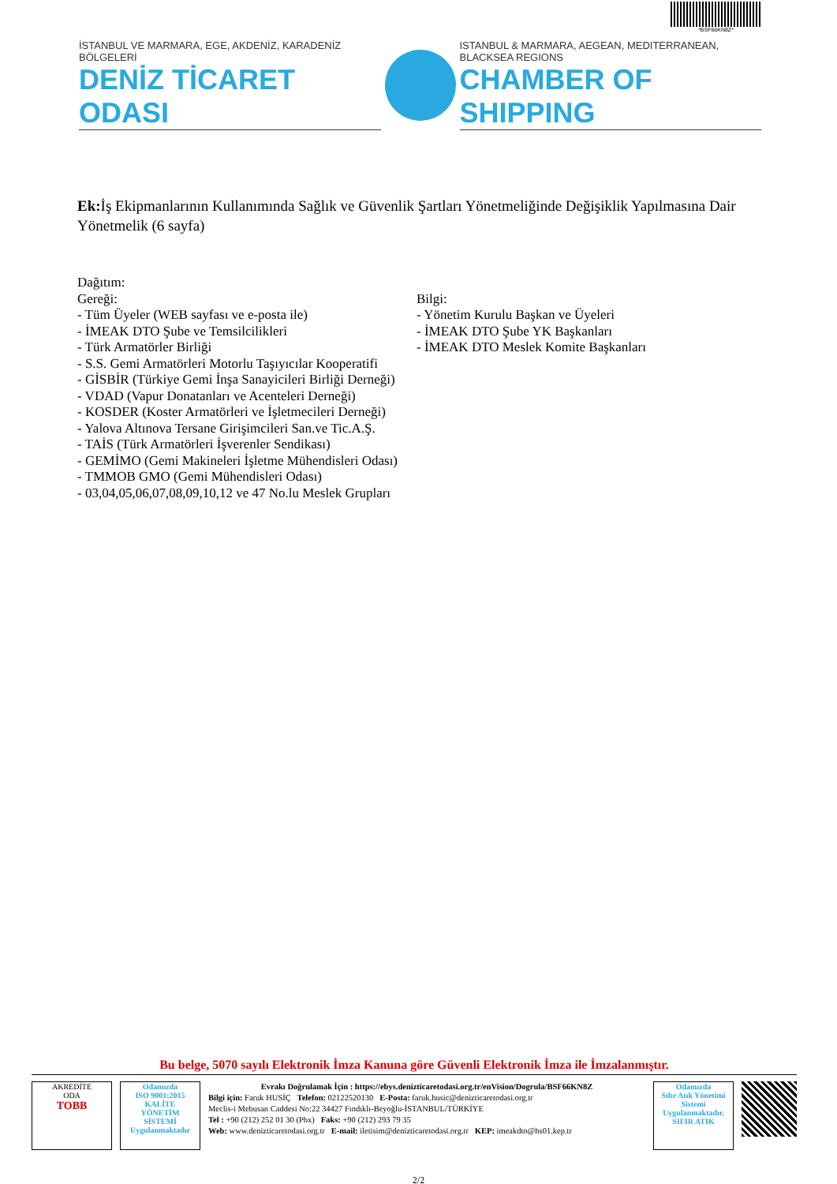*BSF66KN8Z*
İSTANBUL VE MARMARA, EGE, AKDENİZ, KARADENİZ BÖLGELERİ
DENİZ TİCARET ODASI
ISTANBUL & MARMARA, AEGEAN, MEDITERRANEAN, BLACKSEA REGIONS
CHAMBER OF SHIPPING
Ek: İş Ekipmanlarının Kullanımında Sağlık ve Güvenlik Şartları Yönetmeliğinde Değişiklik Yapılmasına Dair Yönetmelik (6 sayfa)
Dağıtım:
Gereği:
- Tüm Üyeler (WEB sayfası ve e-posta ile)
- İMEAK DTO Şube ve Temsilcilikleri
- Türk Armatörler Birliği
- S.S. Gemi Armatörleri Motorlu Taşıyıcılar Kooperatifi
- GİSBİR (Türkiye Gemi İnşa Sanayicileri Birliği Derneği)
- VDAD (Vapur Donatanları ve Acenteleri Derneği)
- KOSDER (Koster Armatörleri ve İşletmecileri Derneği)
- Yalova Altınova Tersane Girişimcileri San.ve Tic.A.Ş.
- TAİS (Türk Armatörleri İşverenler Sendikası)
- GEMİMO (Gemi Makineleri İşletme Mühendisleri Odası)
- TMMOB GMO (Gemi Mühendisleri Odası)
- 03,04,05,06,07,08,09,10,12 ve 47 No.lu Meslek Grupları
Bilgi:
- Yönetim Kurulu Başkan ve Üyeleri
- İMEAK DTO Şube YK Başkanları
- İMEAK DTO Meslek Komite Başkanları
Bu belge, 5070 sayılı Elektronik İmza Kanuna göre Güvenli Elektronik İmza ile İmzalanmıştır.
AKREDİTE
ODA
TOBB
Odamızda
ISO 9001:2015
KALİTE
YÖNETİM
SİSTEMİ
Uygulanmaktadır
Evrakı Doğrulamak İçin : https://ebys.denizticaretodasi.org.tr/enVision/Dogrula/BSF66KN8Z
Bilgi için: Faruk HUSİÇ Telefon: 02122520130 E-Posta: faruk.husic@denizticaretodasi.org.tr
Meclis-i Mebusan Caddesi No:22 34427 Fındıklı-Beyoğlu-İSTANBUL/TÜRKİYE
Tel : +90 (212) 252 01 30 (Pbx) Faks: +90 (212) 293 79 35
Web: www.denizticaretodasi.org.tr E-mail: iletisim@denizticaretodasi.org.tr KEP: imeakdto@hs01.kep.tr
Odamızda
Sıfır Atık Yönetimi Sistemi Uygulanmaktadır.
SIFIR ATIK
2/2